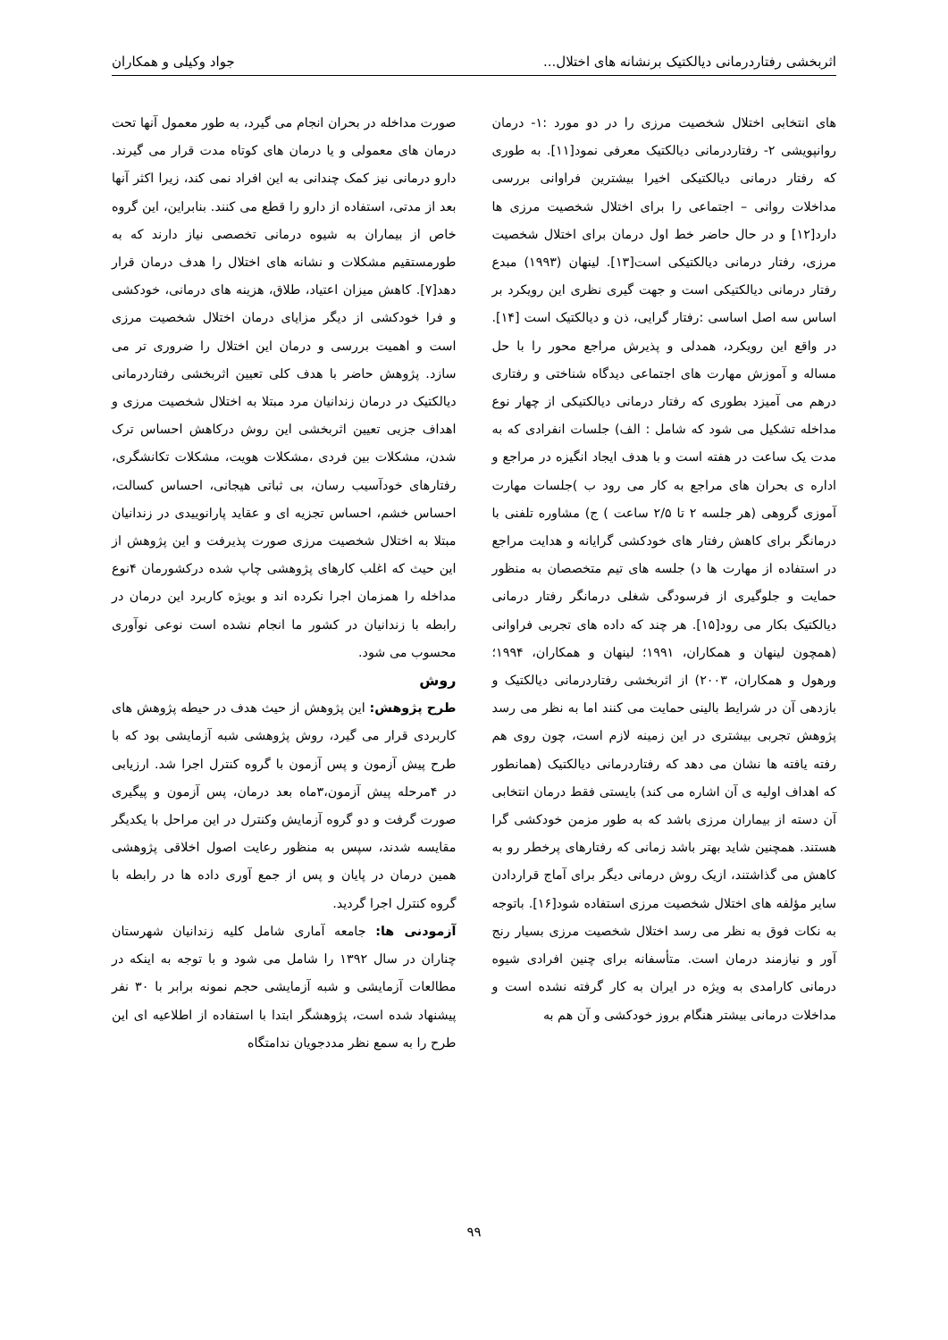اثربخشی رفتاردرمانی دیالکتیک برنشانه های اختلال... جواد وکیلی و همکاران
های انتخابی اختلال شخصیت مرزی را در دو مورد :۱- درمان روانپویشی ۲- رفتاردرمانی دیالکتیک معرفی نمود[۱۱]. به طوری که رفتار درمانی دیالکتیکی اخیرا بیشترین فراوانی بررسی مداخلات روانی – اجتماعی را برای اختلال شخصیت مرزی ها دارد[۱۲] و در حال حاضر خط اول درمان برای اختلال شخصیت مرزی، رفتار درمانی دیالکتیکی است[۱۳]. لینهان (۱۹۹۳) مبدع رفتار درمانی دیالکتیکی است و جهت گیری نظری این رویکرد بر اساس سه اصل اساسی :رفتار گرایی، ذن و دیالکتیک است [۱۴]. در واقع این رویکرد، همدلی و پذیرش مراجع محور را با حل مساله و آموزش مهارت های اجتماعی دیدگاه شناختی و رفتاری درهم می آمیزد بطوری که رفتار درمانی دیالکتیکی از چهار نوع مداخله تشکیل می شود که شامل : الف) جلسات انفرادی که به مدت یک ساعت در هفته است و با هدف ایجاد انگیزه در مراجع و اداره ی بحران های مراجع به کار می رود ب )جلسات مهارت آموزی گروهی (هر جلسه ۲ تا ۲/۵ ساعت ) ج) مشاوره تلفنی با درمانگر برای کاهش رفتار های خودکشی گرایانه و هدایت مراجع در استفاده از مهارت ها د) جلسه های تیم متخصصان به منظور حمایت و جلوگیری از فرسودگی شغلی درمانگر رفتار درمانی دیالکتیک بکار می رود[۱۵]. هر چند که داده های تجربی فراوانی (همچون لینهان و همکاران، ۱۹۹۱؛ لینهان و همکاران، ۱۹۹۴؛ ورهول و همکاران، ۲۰۰۳) از اثربخشی رفتاردرمانی دیالکتیک و بازدهی آن در شرایط بالینی حمایت می کنند اما به نظر می رسد پژوهش تجربی بیشتری در این زمینه لازم است، چون روی هم رفته یافته ها نشان می دهد که رفتاردرمانی دیالکتیک (همانطور که اهداف اولیه ی آن اشاره می کند) بایستی فقط درمان انتخابی آن دسته از بیماران مرزی باشد که به طور مزمن خودکشی گرا هستند. همچنین شاید بهتر باشد زمانی که رفتارهای پرخطر رو به کاهش می گذاشتند، ازیک روش درمانی دیگر برای آماج قراردادن سایر مؤلفه های اختلال شخصیت مرزی استفاده شود[۱۶]. باتوجه به نکات فوق به نظر می رسد اختلال شخصیت مرزی بسیار رنج آور و نیازمند درمان است. متأسفانه برای چنین افرادی شیوه درمانی کارامدی به ویژه در ایران به کار گرفته نشده است و مداخلات درمانی بیشتر هنگام بروز خودکشی و آن هم به
صورت مداخله در بحران انجام می گیرد، به طور معمول آنها تحت درمان های معمولی و یا درمان های کوتاه مدت قرار می گیرند. دارو درمانی نیز کمک چندانی به این افراد نمی کند، زیرا اکثر آنها بعد از مدتی، استفاده از دارو را قطع می کنند. بنابراین، این گروه خاص از بیماران به شیوه درمانی تخصصی نیاز دارند که به طورمستقیم مشکلات و نشانه های اختلال را هدف درمان قرار دهد[۷]. کاهش میزان اعتیاد، طلاق، هزینه های درمانی، خودکشی و فرا خودکشی از دیگر مزایای درمان اختلال شخصیت مرزی است و اهمیت بررسی و درمان این اختلال را ضروری تر می سازد. پژوهش حاضر با هدف کلی تعیین اثربخشی رفتاردرمانی دیالکتیک در درمان زندانیان مرد مبتلا به اختلال شخصیت مرزی و اهداف جزیی تعیین اثربخشی این روش درکاهش احساس ترک شدن، مشکلات بین فردی ،مشکلات هویت، مشکلات تکانشگری، رفتارهای خودآسیب رسان، بی ثباتی هیجانی، احساس کسالت، احساس خشم، احساس تجزیه ای و عقاید پارانوییدی در زندانیان مبتلا به اختلال شخصیت مرزی صورت پذیرفت و این پژوهش از این حیث که اغلب کارهای پژوهشی چاپ شده درکشورمان ۴نوع مداخله را همزمان اجرا نکرده اند و بویژه کاربرد این درمان در رابطه با زندانیان در کشور ما انجام نشده است نوعی نوآوری محسوب می شود.
روش
طرح پژوهش: این پژوهش از حیث هدف در حیطه پژوهش های کاربردی قرار می گیرد، روش پژوهشی شبه آزمایشی بود که با طرح پیش آزمون و پس آزمون با گروه کنترل اجرا شد. ارزیابی در ۴مرحله پیش آزمون،۳ماه بعد درمان، پس آزمون و پیگیری صورت گرفت و دو گروه آزمایش وکنترل در این مراحل با یکدیگر مقایسه شدند، سپس به منظور رعایت اصول اخلاقی پژوهشی همین درمان در پایان و پس از جمع آوری داده ها در رابطه با گروه کنترل اجرا گردید.
آزمودنی ها: جامعه آماری شامل کلیه زندانیان شهرستان چناران در سال ۱۳۹۲ را شامل می شود و با توجه به اینکه در مطالعات آزمایشی و شبه آزمایشی حجم نمونه برابر با ۳۰ نفر پیشنهاد شده است، پژوهشگر ابتدا با استفاده از اطلاعیه ای این طرح را به سمع نظر مددجویان ندامتگاه
۹۹